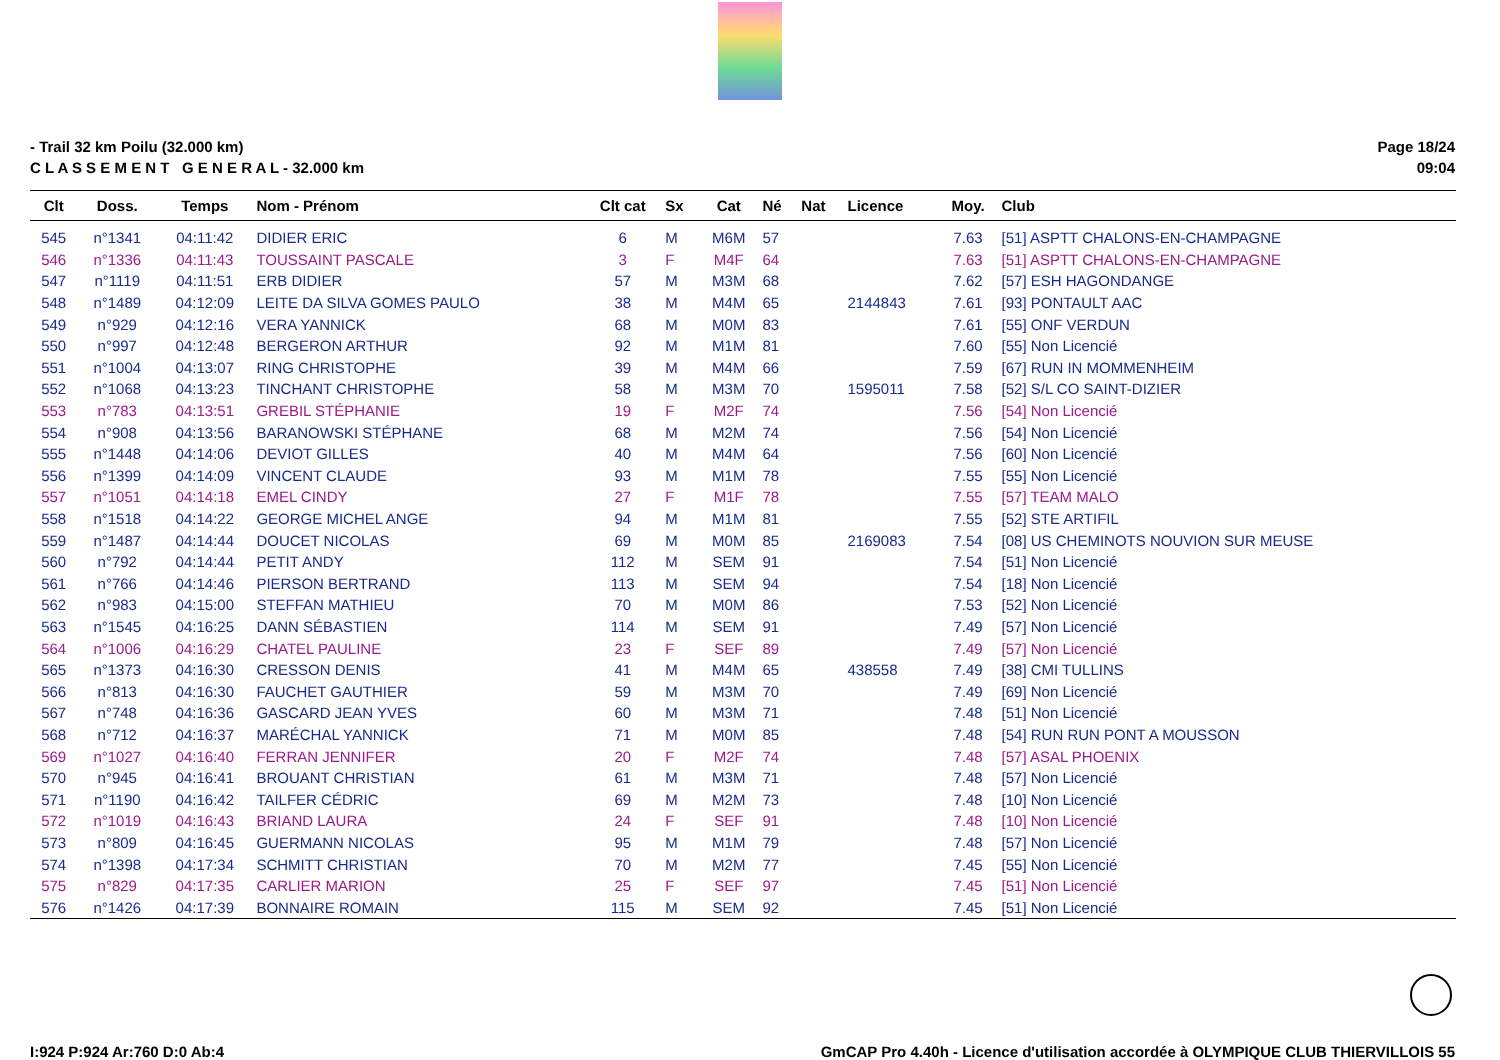- Trail 32 km Poilu (32.000 km)
C L A S S E M E N T G E N E R A L - 32.000 km
Page 18/24
09:04
| Clt | Doss. | Temps | Nom - Prénom | Clt cat | Sx | Cat | Né | Nat | Licence | Moy. | Club |
| --- | --- | --- | --- | --- | --- | --- | --- | --- | --- | --- | --- |
| 545 | n°1341 | 04:11:42 | DIDIER ERIC | 6 | M | M6M | 57 | | | 7.63 | [51] ASPTT CHALONS-EN-CHAMPAGNE |
| 546 | n°1336 | 04:11:43 | TOUSSAINT PASCALE | 3 | F | M4F | 64 | | | 7.63 | [51] ASPTT CHALONS-EN-CHAMPAGNE |
| 547 | n°1119 | 04:11:51 | ERB DIDIER | 57 | M | M3M | 68 | | | 7.62 | [57] ESH HAGONDANGE |
| 548 | n°1489 | 04:12:09 | LEITE DA SILVA GOMES PAULO | 38 | M | M4M | 65 | | 2144843 | 7.61 | [93] PONTAULT AAC |
| 549 | n°929 | 04:12:16 | VERA YANNICK | 68 | M | M0M | 83 | | | 7.61 | [55] ONF VERDUN |
| 550 | n°997 | 04:12:48 | BERGERON ARTHUR | 92 | M | M1M | 81 | | | 7.60 | [55] Non Licencié |
| 551 | n°1004 | 04:13:07 | RING CHRISTOPHE | 39 | M | M4M | 66 | | | 7.59 | [67] RUN IN MOMMENHEIM |
| 552 | n°1068 | 04:13:23 | TINCHANT CHRISTOPHE | 58 | M | M3M | 70 | | 1595011 | 7.58 | [52] S/L CO SAINT-DIZIER |
| 553 | n°783 | 04:13:51 | GREBIL STÉPHANIE | 19 | F | M2F | 74 | | | 7.56 | [54] Non Licencié |
| 554 | n°908 | 04:13:56 | BARANOWSKI STÉPHANE | 68 | M | M2M | 74 | | | 7.56 | [54] Non Licencié |
| 555 | n°1448 | 04:14:06 | DEVIOT GILLES | 40 | M | M4M | 64 | | | 7.56 | [60] Non Licencié |
| 556 | n°1399 | 04:14:09 | VINCENT CLAUDE | 93 | M | M1M | 78 | | | 7.55 | [55] Non Licencié |
| 557 | n°1051 | 04:14:18 | EMEL CINDY | 27 | F | M1F | 78 | | | 7.55 | [57] TEAM MALO |
| 558 | n°1518 | 04:14:22 | GEORGE MICHEL ANGE | 94 | M | M1M | 81 | | | 7.55 | [52] STE ARTIFIL |
| 559 | n°1487 | 04:14:44 | DOUCET NICOLAS | 69 | M | M0M | 85 | | 2169083 | 7.54 | [08] US CHEMINOTS NOUVION SUR MEUSE |
| 560 | n°792 | 04:14:44 | PETIT ANDY | 112 | M | SEM | 91 | | | 7.54 | [51] Non Licencié |
| 561 | n°766 | 04:14:46 | PIERSON BERTRAND | 113 | M | SEM | 94 | | | 7.54 | [18] Non Licencié |
| 562 | n°983 | 04:15:00 | STEFFAN MATHIEU | 70 | M | M0M | 86 | | | 7.53 | [52] Non Licencié |
| 563 | n°1545 | 04:16:25 | DANN SÉBASTIEN | 114 | M | SEM | 91 | | | 7.49 | [57] Non Licencié |
| 564 | n°1006 | 04:16:29 | CHATEL PAULINE | 23 | F | SEF | 89 | | | 7.49 | [57] Non Licencié |
| 565 | n°1373 | 04:16:30 | CRESSON DENIS | 41 | M | M4M | 65 | | 438558 | 7.49 | [38] CMI TULLINS |
| 566 | n°813 | 04:16:30 | FAUCHET GAUTHIER | 59 | M | M3M | 70 | | | 7.49 | [69] Non Licencié |
| 567 | n°748 | 04:16:36 | GASCARD JEAN YVES | 60 | M | M3M | 71 | | | 7.48 | [51] Non Licencié |
| 568 | n°712 | 04:16:37 | MARÉCHAL YANNICK | 71 | M | M0M | 85 | | | 7.48 | [54] RUN RUN PONT A MOUSSON |
| 569 | n°1027 | 04:16:40 | FERRAN JENNIFER | 20 | F | M2F | 74 | | | 7.48 | [57] ASAL PHOENIX |
| 570 | n°945 | 04:16:41 | BROUANT CHRISTIAN | 61 | M | M3M | 71 | | | 7.48 | [57] Non Licencié |
| 571 | n°1190 | 04:16:42 | TAILFER CÉDRIC | 69 | M | M2M | 73 | | | 7.48 | [10] Non Licencié |
| 572 | n°1019 | 04:16:43 | BRIAND LAURA | 24 | F | SEF | 91 | | | 7.48 | [10] Non Licencié |
| 573 | n°809 | 04:16:45 | GUERMANN NICOLAS | 95 | M | M1M | 79 | | | 7.48 | [57] Non Licencié |
| 574 | n°1398 | 04:17:34 | SCHMITT CHRISTIAN | 70 | M | M2M | 77 | | | 7.45 | [55] Non Licencié |
| 575 | n°829 | 04:17:35 | CARLIER MARION | 25 | F | SEF | 97 | | | 7.45 | [51] Non Licencié |
| 576 | n°1426 | 04:17:39 | BONNAIRE ROMAIN | 115 | M | SEM | 92 | | | 7.45 | [51] Non Licencié |
I:924 P:924 Ar:760 D:0 Ab:4 GmCAP Pro 4.40h - Licence d'utilisation accordée à OLYMPIQUE CLUB THIERVILLOIS 55